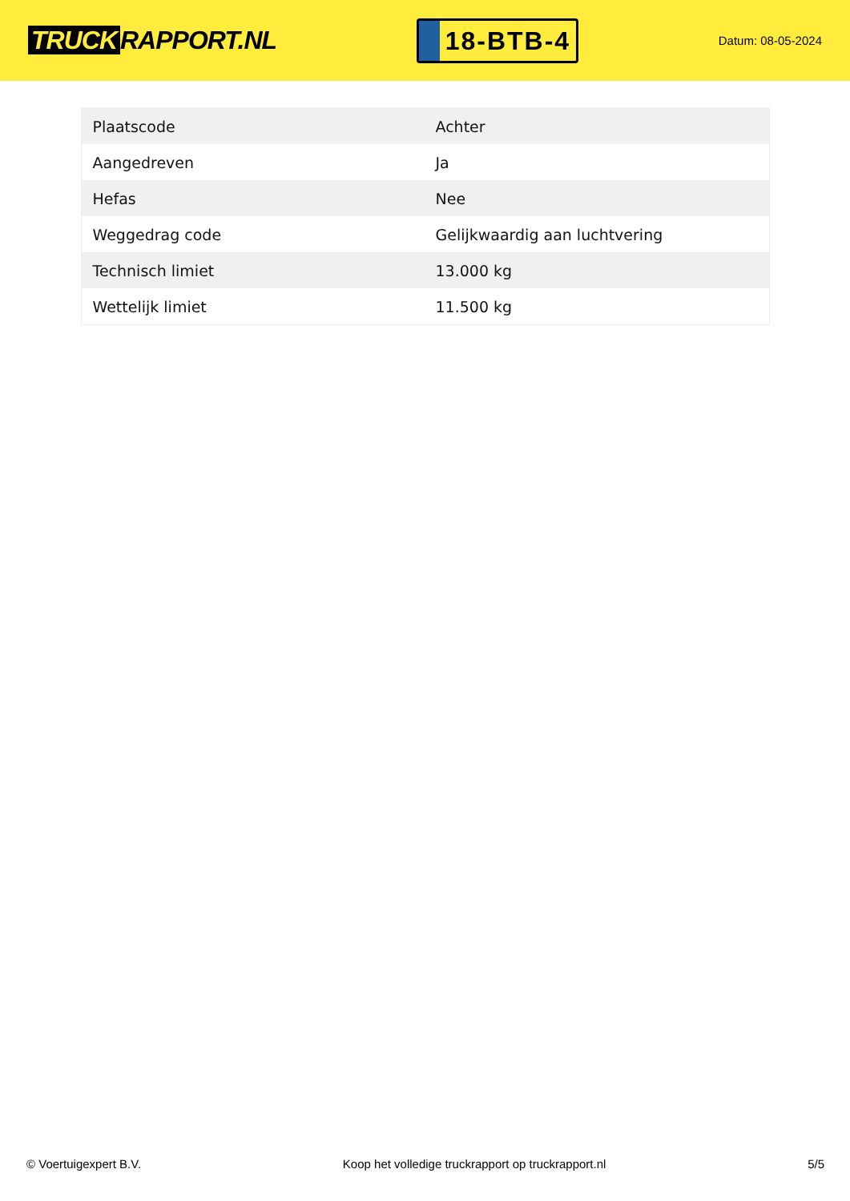TRUCK RAPPORT.NL
18-BTB-4
Datum: 08-05-2024
| Plaatscode | Achter |
| Aangedreven | Ja |
| Hefas | Nee |
| Weggedrag code | Gelijkwaardig aan luchtvering |
| Technisch limiet | 13.000 kg |
| Wettelijk limiet | 11.500 kg |
© Voertuigexpert B.V. Koop het volledige truckrapport op truckrapport.nl 5/5